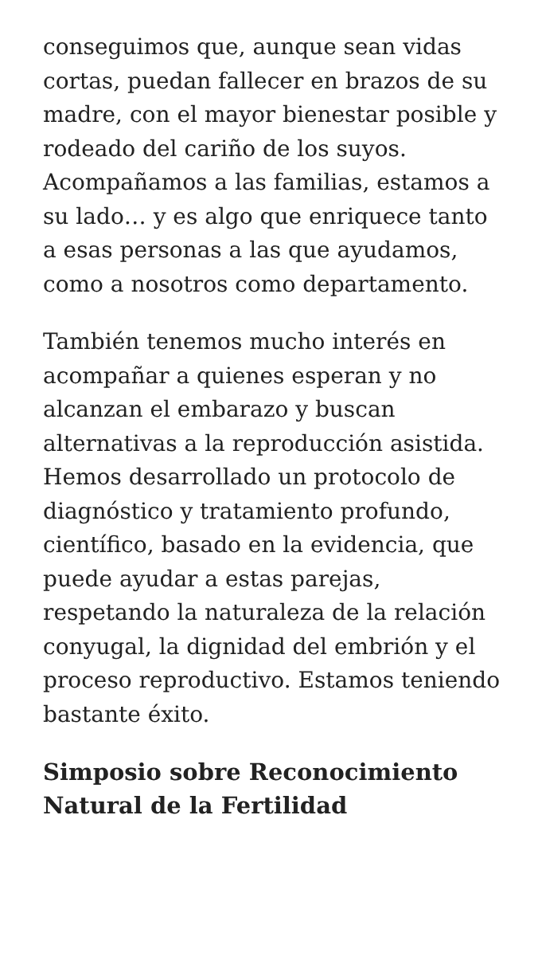conseguimos que, aunque sean vidas cortas, puedan fallecer en brazos de su madre, con el mayor bienestar posible y rodeado del cariño de los suyos. Acompañamos a las familias, estamos a su lado… y es algo que enriquece tanto a esas personas a las que ayudamos, como a nosotros como departamento.
También tenemos mucho interés en acompañar a quienes esperan y no alcanzan el embarazo y buscan alternativas a la reproducción asistida. Hemos desarrollado un protocolo de diagnóstico y tratamiento profundo, científico, basado en la evidencia, que puede ayudar a estas parejas, respetando la naturaleza de la relación conyugal, la dignidad del embrión y el proceso reproductivo. Estamos teniendo bastante éxito.
Simposio sobre Reconocimiento Natural de la Fertilidad